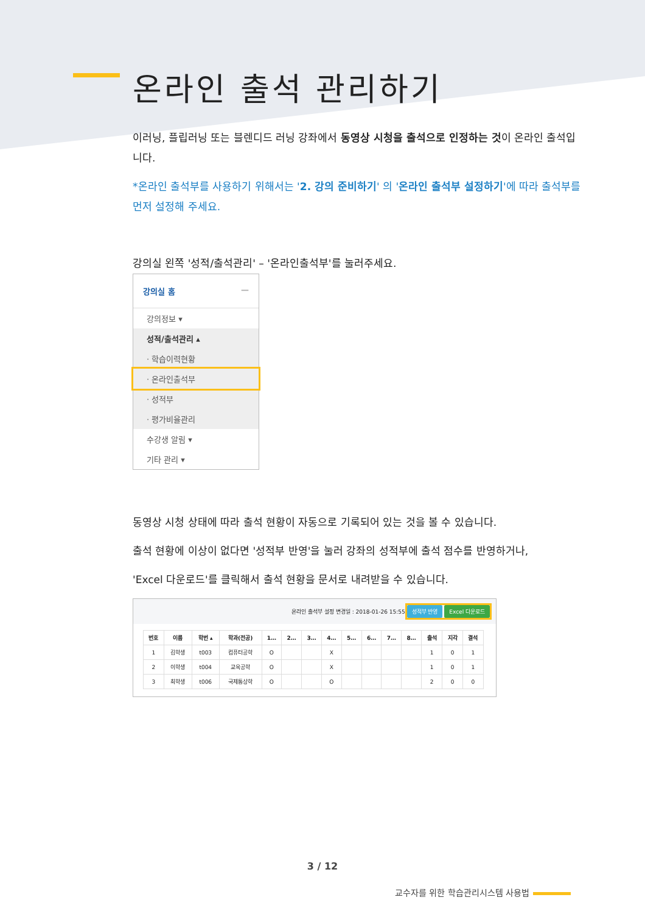온라인 출석 관리하기
이러닝, 플립러닝 또는 블렌디드 러닝 강좌에서 동영상 시청을 출석으로 인정하는 것이 온라인 출석입니다.
*온라인 출석부를 사용하기 위해서는 '2. 강의 준비하기' 의 '온라인 출석부 설정하기'에 따라 출석부를 먼저 설정해 주세요.
강의실 왼쪽 '성적/출석관리' – '온라인출석부'를 눌러주세요.
강의실 홈 —
강의정보 ▾
성적/출석관리 ▴
· 학습이력현황
· 온라인출석부
· 성적부
· 평가비율관리
수강생 알림 ▾
기타 관리 ▾
동영상 시청 상태에 따라 출석 현황이 자동으로 기록되어 있는 것을 볼 수 있습니다.
출석 현황에 이상이 없다면 '성적부 반영'을 눌러 강좌의 성적부에 출석 점수를 반영하거나,
'Excel 다운로드'를 클릭해서 출석 현황을 문서로 내려받을 수 있습니다.
온라인 출석부 설정 변경일 : 2018-01-26 15:55 성적부 반영 Excel 다운로드
| 번호 | 이름 | 학번 ▴ | 학과(전공) | 1… | 2… | 3… | 4… | 5… | 6… | 7… | 8… | 출석 | 지각 | 결석 |
| --- | --- | --- | --- | --- | --- | --- | --- | --- | --- | --- | --- | --- | --- | --- |
| 1 | 김학생 | t003 | 컴퓨터공학 | O | | | X | | | | | 1 | 0 | 1 |
| 2 | 이학생 | t004 | 교육공학 | O | | | X | | | | | 1 | 0 | 1 |
| 3 | 최학생 | t006 | 국제통상학 | O | | | O | | | | | 2 | 0 | 0 |
3 / 12
교수자를 위한 학습관리시스템 사용법